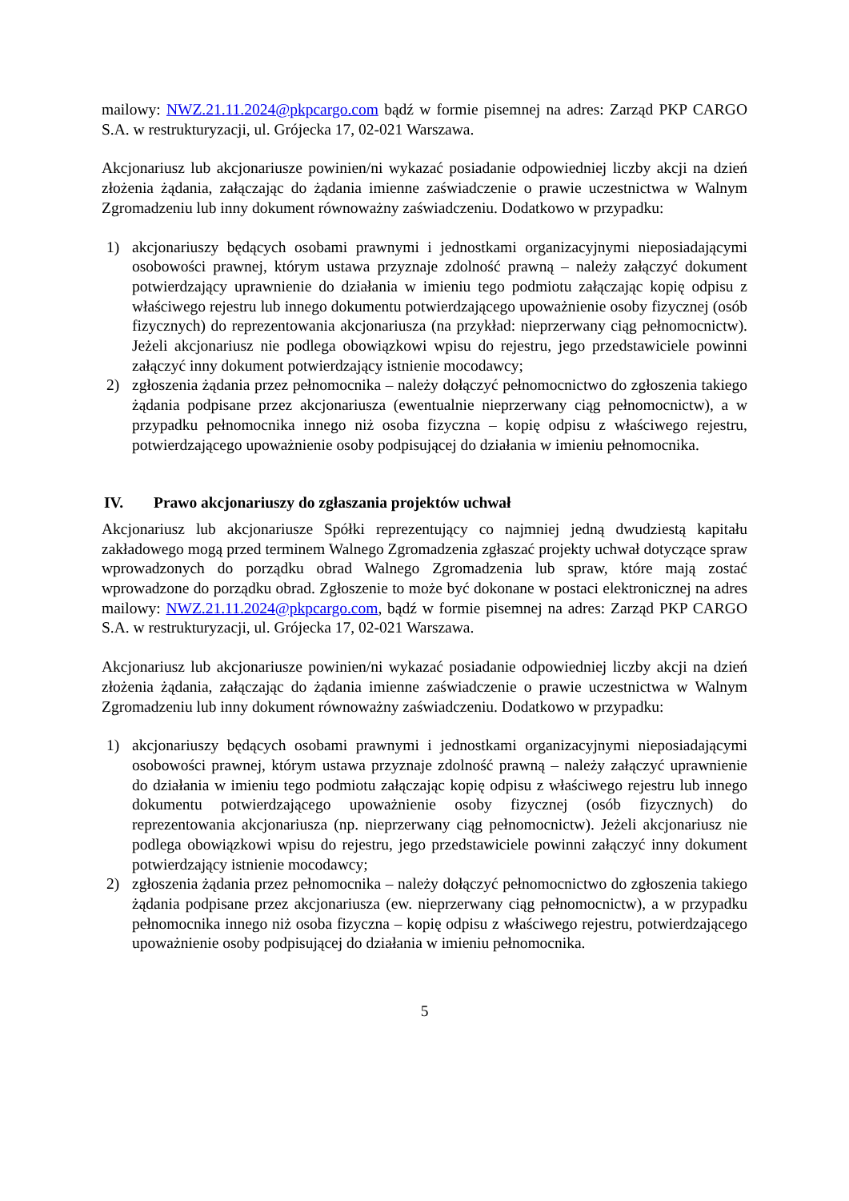mailowy: NWZ.21.11.2024@pkpcargo.com bądź w formie pisemnej na adres: Zarząd PKP CARGO S.A. w restrukturyzacji, ul. Grójecka 17, 02-021 Warszawa.
Akcjonariusz lub akcjonariusze powinien/ni wykazać posiadanie odpowiedniej liczby akcji na dzień złożenia żądania, załączając do żądania imienne zaświadczenie o prawie uczestnictwa w Walnym Zgromadzeniu lub inny dokument równoważny zaświadczeniu. Dodatkowo w przypadku:
1) akcjonariuszy będących osobami prawnymi i jednostkami organizacyjnymi nieposiadającymi osobowości prawnej, którym ustawa przyznaje zdolność prawną – należy załączyć dokument potwierdzający uprawnienie do działania w imieniu tego podmiotu załączając kopię odpisu z właściwego rejestru lub innego dokumentu potwierdzającego upoważnienie osoby fizycznej (osób fizycznych) do reprezentowania akcjonariusza (na przykład: nieprzerwany ciąg pełnomocnictw). Jeżeli akcjonariusz nie podlega obowiązkowi wpisu do rejestru, jego przedstawiciele powinni załączyć inny dokument potwierdzający istnienie mocodawcy;
2) zgłoszenia żądania przez pełnomocnika – należy dołączyć pełnomocnictwo do zgłoszenia takiego żądania podpisane przez akcjonariusza (ewentualnie nieprzerwany ciąg pełnomocnictw), a w przypadku pełnomocnika innego niż osoba fizyczna – kopię odpisu z właściwego rejestru, potwierdzającego upoważnienie osoby podpisującej do działania w imieniu pełnomocnika.
IV. Prawo akcjonariuszy do zgłaszania projektów uchwał
Akcjonariusz lub akcjonariusze Spółki reprezentujący co najmniej jedną dwudziestą kapitału zakładowego mogą przed terminem Walnego Zgromadzenia zgłaszać projekty uchwał dotyczące spraw wprowadzonych do porządku obrad Walnego Zgromadzenia lub spraw, które mają zostać wprowadzone do porządku obrad. Zgłoszenie to może być dokonane w postaci elektronicznej na adres mailowy: NWZ.21.11.2024@pkpcargo.com, bądź w formie pisemnej na adres: Zarząd PKP CARGO S.A. w restrukturyzacji, ul. Grójecka 17, 02-021 Warszawa.
Akcjonariusz lub akcjonariusze powinien/ni wykazać posiadanie odpowiedniej liczby akcji na dzień złożenia żądania, załączając do żądania imienne zaświadczenie o prawie uczestnictwa w Walnym Zgromadzeniu lub inny dokument równoważny zaświadczeniu. Dodatkowo w przypadku:
1) akcjonariuszy będących osobami prawnymi i jednostkami organizacyjnymi nieposiadającymi osobowości prawnej, którym ustawa przyznaje zdolność prawną – należy załączyć uprawnienie do działania w imieniu tego podmiotu załączając kopię odpisu z właściwego rejestru lub innego dokumentu potwierdzającego upoważnienie osoby fizycznej (osób fizycznych) do reprezentowania akcjonariusza (np. nieprzerwany ciąg pełnomocnictw). Jeżeli akcjonariusz nie podlega obowiązkowi wpisu do rejestru, jego przedstawiciele powinni załączyć inny dokument potwierdzający istnienie mocodawcy;
2) zgłoszenia żądania przez pełnomocnika – należy dołączyć pełnomocnictwo do zgłoszenia takiego żądania podpisane przez akcjonariusza (ew. nieprzerwany ciąg pełnomocnictw), a w przypadku pełnomocnika innego niż osoba fizyczna – kopię odpisu z właściwego rejestru, potwierdzającego upoważnienie osoby podpisującej do działania w imieniu pełnomocnika.
5